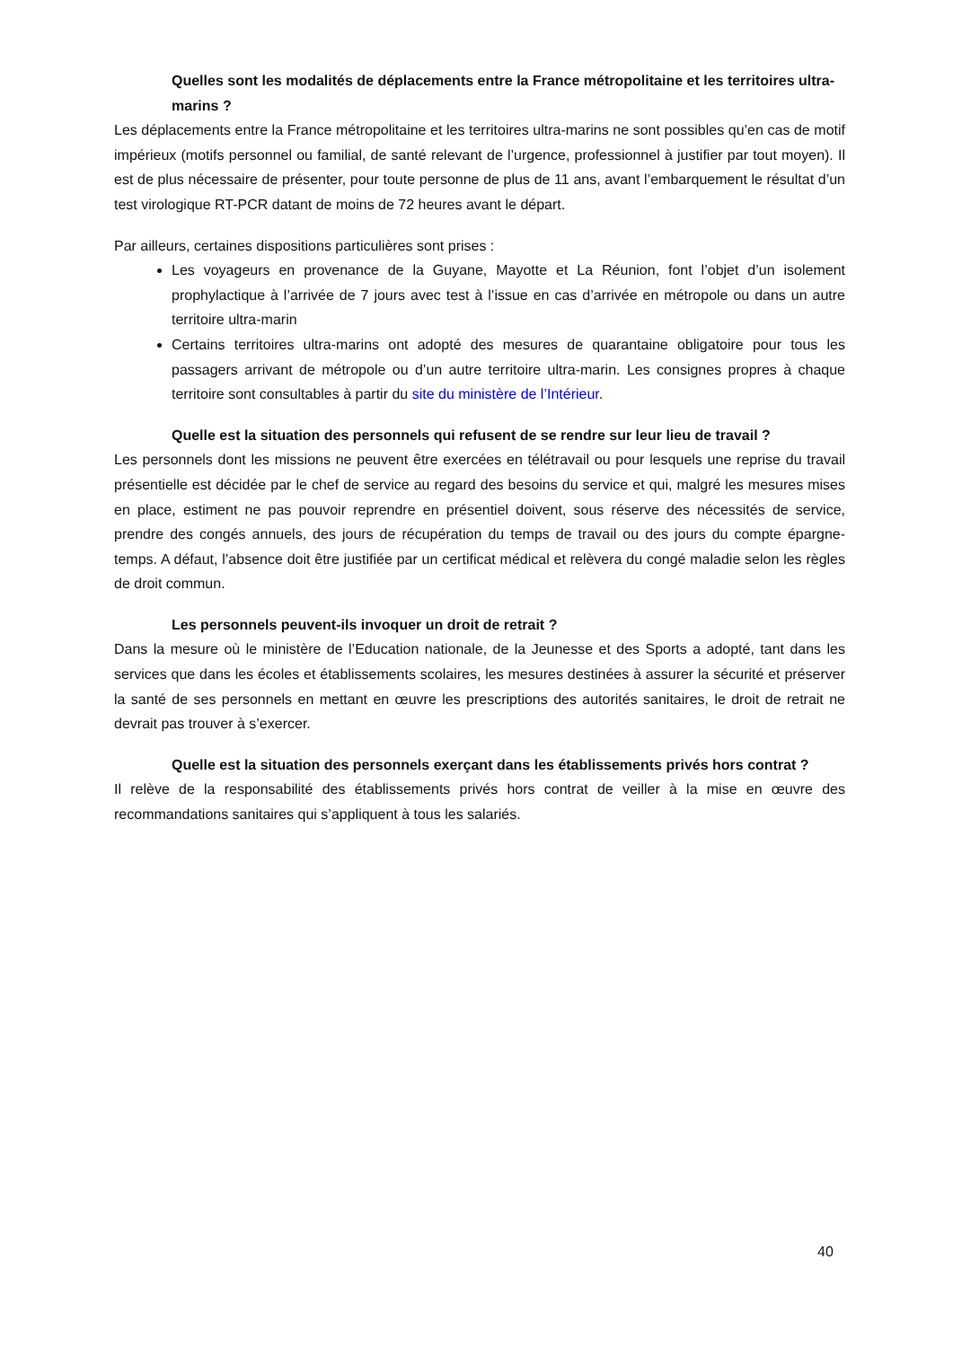Quelles sont les modalités de déplacements entre la France métropolitaine et les territoires ultra-marins ?
Les déplacements entre la France métropolitaine et les territoires ultra-marins ne sont possibles qu’en cas de motif impérieux (motifs personnel ou familial, de santé relevant de l’urgence, professionnel à justifier par tout moyen). Il est de plus nécessaire de présenter, pour toute personne de plus de 11 ans, avant l’embarquement le résultat d’un test virologique RT-PCR datant de moins de 72 heures avant le départ.
Par ailleurs, certaines dispositions particulières sont prises :
Les voyageurs en provenance de la Guyane, Mayotte et La Réunion, font l’objet d’un isolement prophylactique à l’arrivée de 7 jours avec test à l’issue en cas d’arrivée en métropole ou dans un autre territoire ultra-marin
Certains territoires ultra-marins ont adopté des mesures de quarantaine obligatoire pour tous les passagers arrivant de métropole ou d’un autre territoire ultra-marin. Les consignes propres à chaque territoire sont consultables à partir du site du ministère de l’Intérieur.
Quelle est la situation des personnels qui refusent de se rendre sur leur lieu de travail ?
Les personnels dont les missions ne peuvent être exercées en télétravail ou pour lesquels une reprise du travail présentielle est décidée par le chef de service au regard des besoins du service et qui, malgré les mesures mises en place, estiment ne pas pouvoir reprendre en présentiel doivent, sous réserve des nécessités de service, prendre des congés annuels, des jours de récupération du temps de travail ou des jours du compte épargne-temps. A défaut, l’absence doit être justifiée par un certificat médical et relèvera du congé maladie selon les règles de droit commun.
Les personnels peuvent-ils invoquer un droit de retrait ?
Dans la mesure où le ministère de l’Education nationale, de la Jeunesse et des Sports a adopté, tant dans les services que dans les écoles et établissements scolaires, les mesures destinées à assurer la sécurité et préserver la santé de ses personnels en mettant en œuvre les prescriptions des autorités sanitaires, le droit de retrait ne devrait pas trouver à s’exercer.
Quelle est la situation des personnels exerçant dans les établissements privés hors contrat ?
Il relève de la responsabilité des établissements privés hors contrat de veiller à la mise en œuvre des recommandations sanitaires qui s’appliquent à tous les salariés.
40